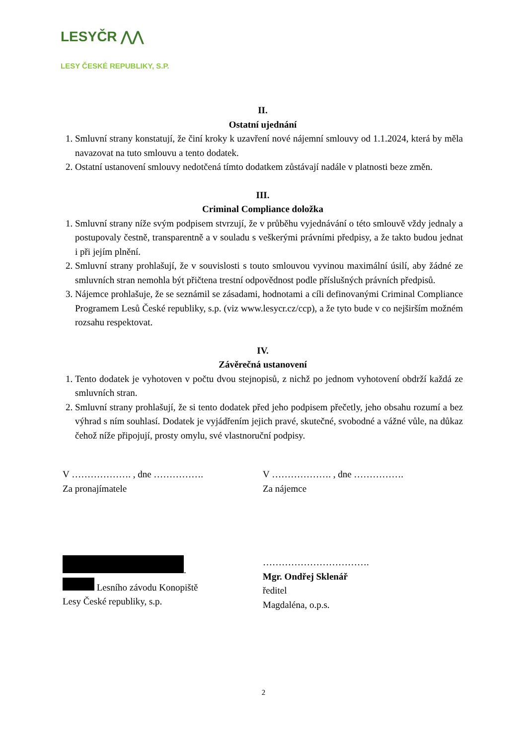LESYČR ⋀⋀
LESY ČESKÉ REPUBLIKY, S.P.
II.
Ostatní ujednání
1. Smluvní strany konstatují, že činí kroky k uzavření nové nájemní smlouvy od 1.1.2024, která by měla navazovat na tuto smlouvu a tento dodatek.
2. Ostatní ustanovení smlouvy nedotčená tímto dodatkem zůstávají nadále v platnosti beze změn.
III.
Criminal Compliance doložka
1. Smluvní strany níže svým podpisem stvrzují, že v průběhu vyjednávání o této smlouvě vždy jednaly a postupovaly čestně, transparentně a v souladu s veškerými právními předpisy, a že takto budou jednat i při jejím plnění.
2. Smluvní strany prohlašují, že v souvislosti s touto smlouvou vyvinou maximální úsilí, aby žádné ze smluvních stran nemohla být přičtena trestní odpovědnost podle příslušných právních předpisů.
3. Nájemce prohlašuje, že se seznámil se zásadami, hodnotami a cíli definovanými Criminal Compliance Programem Lesů České republiky, s.p. (viz www.lesycr.cz/ccp), a že tyto bude v co nejširším možném rozsahu respektovat.
IV.
Závěrečná ustanovení
1. Tento dodatek je vyhotoven v počtu dvou stejnopisů, z nichž po jednom vyhotovení obdrží každá ze smluvních stran.
2. Smluvní strany prohlašují, že si tento dodatek před jeho podpisem přečetly, jeho obsahu rozumí a bez výhrad s ním souhlasí. Dodatek je vyjádřením jejich pravé, skutečné, svobodné a vážné vůle, na důkaz čehož níže připojují, prosty omylu, své vlastnoruční podpisy.
V ………………. , dne …………….
Za pronajímatele
V ………………. , dne …………….
Za nájemce
.
Lesního závodu Konopiště
Lesy České republiky, s.p.
…………………………….
Mgr. Ondřej Sklenář
ředitel
Magdaléna, o.p.s.
2